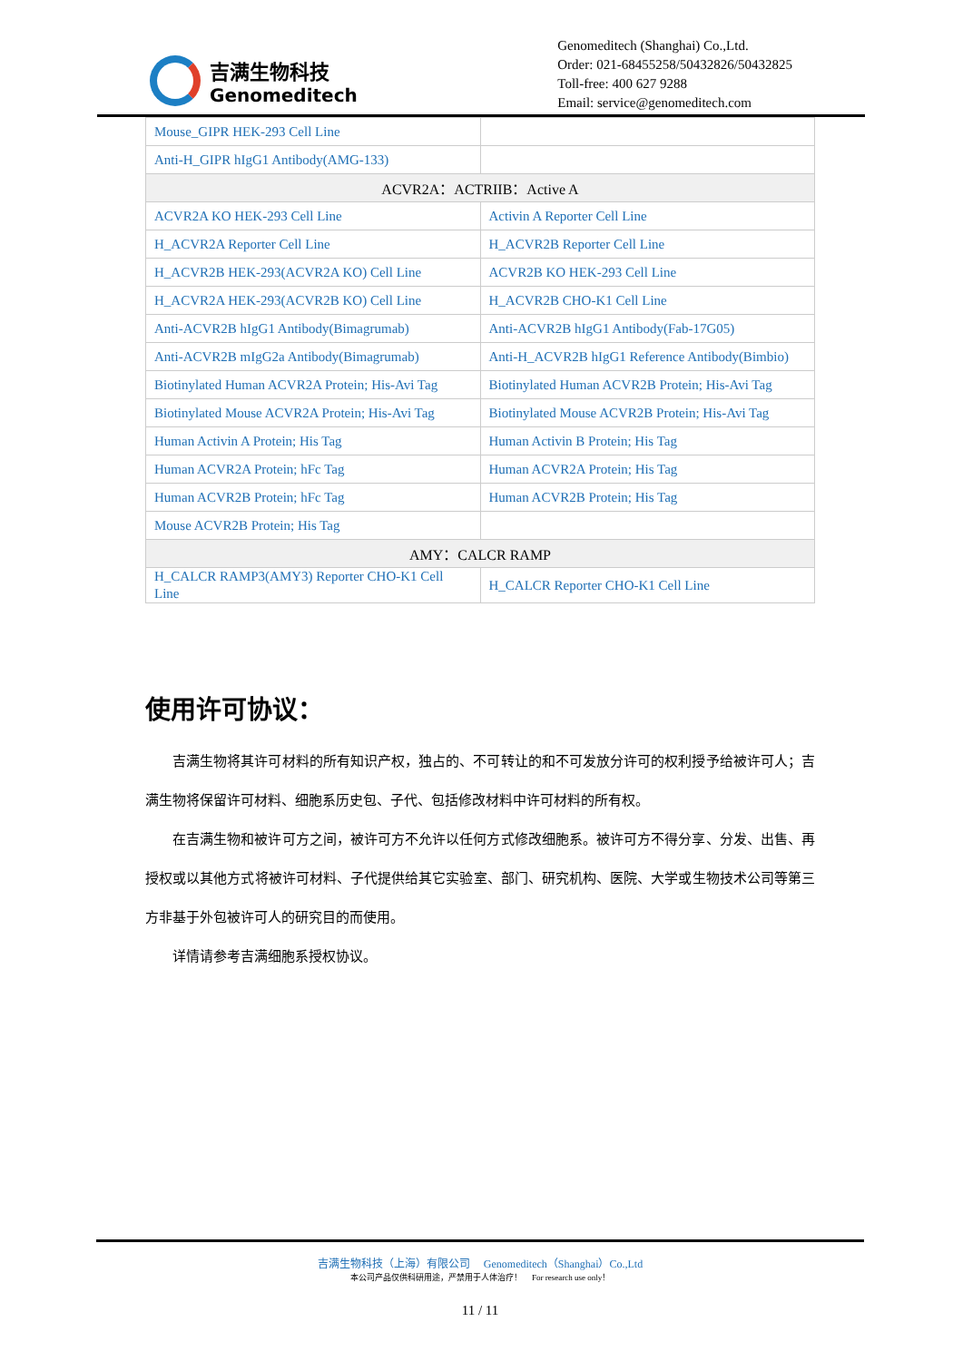吉满生物科技
Genomeditech
Genomeditech (Shanghai) Co.,Ltd.
Order: 021-68455258/50432826/50432825
Toll-free: 400 627 9288
Email: service@genomeditech.com
| Mouse_GIPR HEK-293 Cell Line | |
| Anti-H_GIPR hIgG1 Antibody(AMG-133) | |
| ACVR2A：ACTRIIB：Active A | |
| ACVR2A KO HEK-293 Cell Line | Activin A Reporter Cell Line |
| H_ACVR2A Reporter Cell Line | H_ACVR2B Reporter Cell Line |
| H_ACVR2B HEK-293(ACVR2A KO) Cell Line | ACVR2B KO HEK-293 Cell Line |
| H_ACVR2A HEK-293(ACVR2B KO) Cell Line | H_ACVR2B CHO-K1 Cell Line |
| Anti-ACVR2B hIgG1 Antibody(Bimagrumab) | Anti-ACVR2B hIgG1 Antibody(Fab-17G05) |
| Anti-ACVR2B mIgG2a Antibody(Bimagrumab) | Anti-H_ACVR2B hIgG1 Reference Antibody(Bimbio) |
| Biotinylated Human ACVR2A Protein; His-Avi Tag | Biotinylated Human ACVR2B Protein; His-Avi Tag |
| Biotinylated Mouse ACVR2A Protein; His-Avi Tag | Biotinylated Mouse ACVR2B Protein; His-Avi Tag |
| Human Activin A Protein; His Tag | Human Activin B Protein; His Tag |
| Human ACVR2A Protein; hFc Tag | Human ACVR2A Protein; His Tag |
| Human ACVR2B Protein; hFc Tag | Human ACVR2B Protein; His Tag |
| Mouse ACVR2B Protein; His Tag | |
| AMY：CALCR RAMP | |
| H_CALCR RAMP3(AMY3) Reporter CHO-K1 Cell Line | H_CALCR Reporter CHO-K1 Cell Line |
使用许可协议：
吉满生物将其许可材料的所有知识产权，独占的、不可转让的和不可发放分许可的权利授予给被许可人；吉满生物将保留许可材料、细胞系历史包、子代、包括修改材料中许可材料的所有权。
在吉满生物和被许可方之间，被许可方不允许以任何方式修改细胞系。被许可方不得分享、分发、出售、再授权或以其他方式将被许可材料、子代提供给其它实验室、部门、研究机构、医院、大学或生物技术公司等第三方非基于外包被许可人的研究目的而使用。
详情请参考吉满细胞系授权协议。
吉满生物科技（上海）有限公司 Genomeditech（Shanghai）Co.,Ltd
本公司产品仅供科研用途，严禁用于人体治疗！ For research use only！
11 / 11